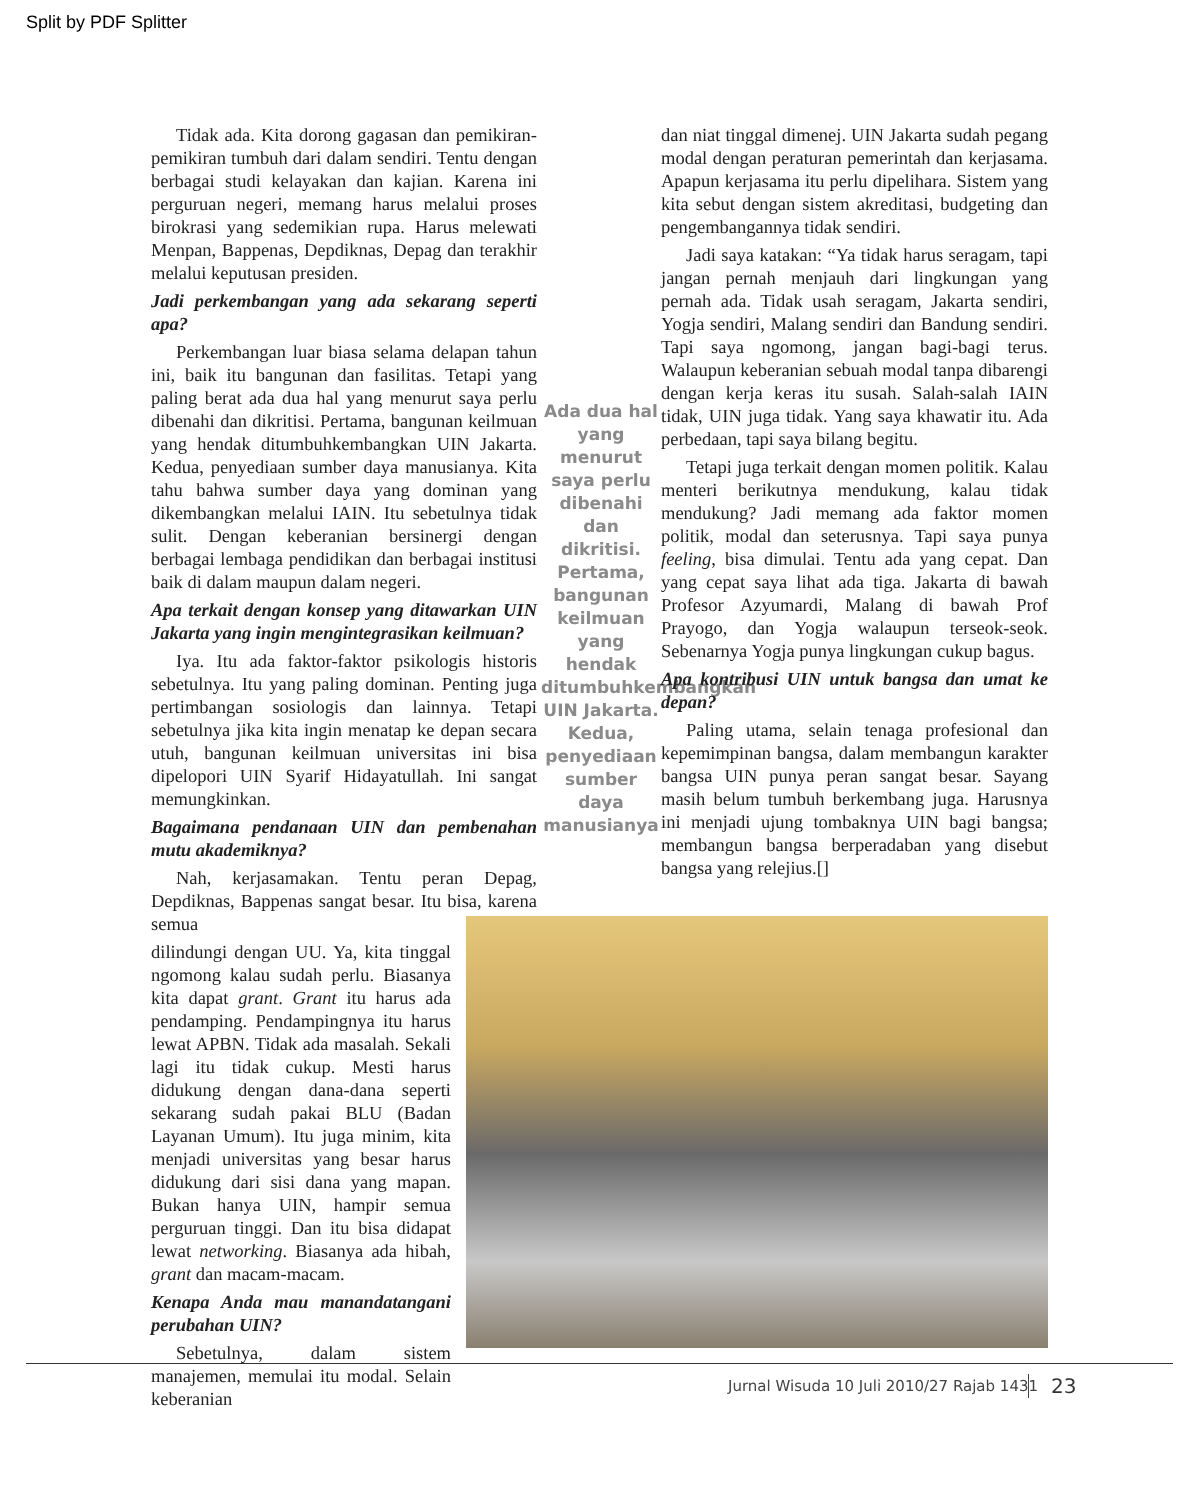Split by PDF Splitter
Tidak ada. Kita dorong gagasan dan pemikiran-pemikiran tumbuh dari dalam sendiri. Tentu dengan berbagai studi kelayakan dan kajian. Karena ini perguruan negeri, memang harus melalui proses birokrasi yang sedemikian rupa. Harus melewati Menpan, Bappenas, Depdiknas, Depag dan terakhir melalui keputusan presiden.
Jadi perkembangan yang ada sekarang seperti apa?
Perkembangan luar biasa selama delapan tahun ini, baik itu bangunan dan fasilitas. Tetapi yang paling berat ada dua hal yang menurut saya perlu dibenahi dan dikritisi. Pertama, bangunan keilmuan yang hendak ditumbuhkembangkan UIN Jakarta. Kedua, penyediaan sumber daya manusianya. Kita tahu bahwa sumber daya yang dominan yang dikembangkan melalui IAIN. Itu sebetulnya tidak sulit. Dengan keberanian bersinergi dengan berbagai lembaga pendidikan dan berbagai institusi baik di dalam maupun dalam negeri.
Apa terkait dengan konsep yang ditawarkan UIN Jakarta yang ingin mengintegrasikan keilmuan?
Iya. Itu ada faktor-faktor psikologis historis sebetulnya. Itu yang paling dominan. Penting juga pertimbangan sosiologis dan lainnya. Tetapi sebetulnya jika kita ingin menatap ke depan secara utuh, bangunan keilmuan universitas ini bisa dipelopori UIN Syarif Hidayatullah. Ini sangat memungkinkan.
Bagaimana pendanaan UIN dan pembenahan mutu akademiknya?
Nah, kerjasamakan. Tentu peran Depag, Depdiknas, Bappenas sangat besar. Itu bisa, karena semua
dilindungi dengan UU. Ya, kita tinggal ngomong kalau sudah perlu. Biasanya kita dapat grant. Grant itu harus ada pendamping. Pendampingnya itu harus lewat APBN. Tidak ada masalah. Sekali lagi itu tidak cukup. Mesti harus didukung dengan dana-dana seperti sekarang sudah pakai BLU (Badan Layanan Umum). Itu juga minim, kita menjadi universitas yang besar harus didukung dari sisi dana yang mapan. Bukan hanya UIN, hampir semua perguruan tinggi. Dan itu bisa didapat lewat networking. Biasanya ada hibah, grant dan macam-macam.
Kenapa Anda mau manandatangani perubahan UIN?
Sebetulnya, dalam sistem manajemen, memulai itu modal. Selain keberanian
Ada dua hal yang menurut saya perlu dibenahi dan dikritisi. Pertama, bangunan keilmuan yang hendak ditumbuhkembangkan UIN Jakarta. Kedua, penyediaan sumber daya manusianya
dan niat tinggal dimenej. UIN Jakarta sudah pegang modal dengan peraturan pemerintah dan kerjasama. Apapun kerjasama itu perlu dipelihara. Sistem yang kita sebut dengan sistem akreditasi, budgeting dan pengembangannya tidak sendiri.
Jadi saya katakan: “Ya tidak harus seragam, tapi jangan pernah menjauh dari lingkungan yang pernah ada. Tidak usah seragam, Jakarta sendiri, Yogja sendiri, Malang sendiri dan Bandung sendiri. Tapi saya ngomong, jangan bagi-bagi terus. Walaupun keberanian sebuah modal tanpa dibarengi dengan kerja keras itu susah. Salah-salah IAIN tidak, UIN juga tidak. Yang saya khawatir itu. Ada perbedaan, tapi saya bilang begitu.
Tetapi juga terkait dengan momen politik. Kalau menteri berikutnya mendukung, kalau tidak mendukung? Jadi memang ada faktor momen politik, modal dan seterusnya. Tapi saya punya feeling, bisa dimulai. Tentu ada yang cepat. Dan yang cepat saya lihat ada tiga. Jakarta di bawah Profesor Azyumardi, Malang di bawah Prof Prayogo, dan Yogja walaupun terseok-seok. Sebenarnya Yogja punya lingkungan cukup bagus.
Apa kontribusi UIN untuk bangsa dan umat ke depan?
Paling utama, selain tenaga profesional dan kepemimpinan bangsa, dalam membangun karakter bangsa UIN punya peran sangat besar. Sayang masih belum tumbuh berkembang juga. Harusnya ini menjadi ujung tombaknya UIN bagi bangsa; membangun bangsa berperadaban yang disebut bangsa yang relejius.[]
Jurnal Wisuda 10 Juli 2010/27 Rajab 1431
23